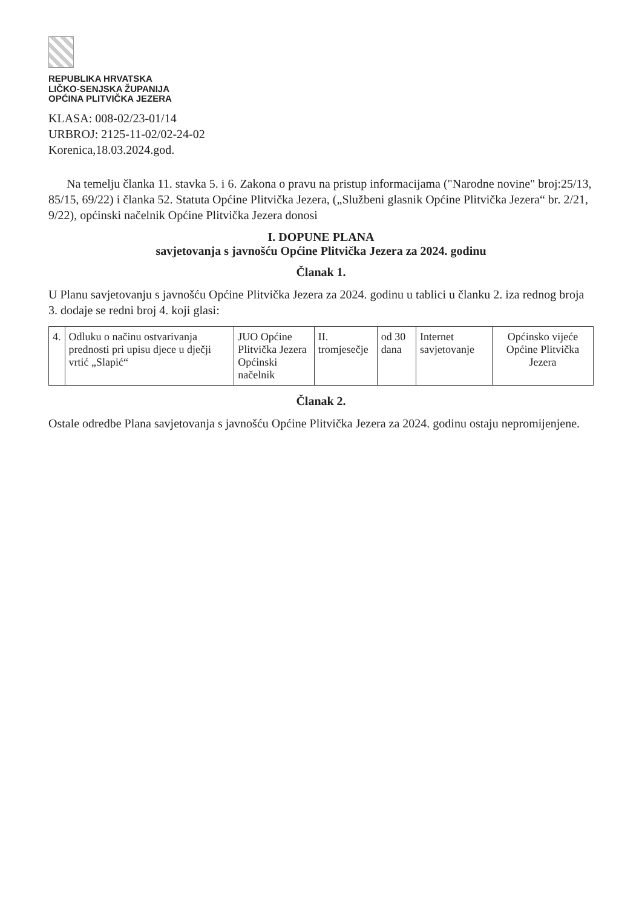REPUBLIKA HRVATSKA
LIČKO-SENJSKA ŽUPANIJA
OPĆINA PLITVIČKA JEZERA
KLASA: 008-02/23-01/14
URBROJ: 2125-11-02/02-24-02
Korenica,18.03.2024.god.
Na temelju članka 11. stavka 5. i 6. Zakona o pravu na pristup informacijama ("Narodne novine" broj:25/13, 85/15, 69/22) i članka 52. Statuta Općine Plitvička Jezera, („Službeni glasnik Općine Plitvička Jezera“ br. 2/21, 9/22), općinski načelnik Općine Plitvička Jezera donosi
I. DOPUNE PLANA
savjetovanja s javnošću Općine Plitvička Jezera za 2024. godinu
Članak 1.
U Planu savjetovanju s javnošću Općine Plitvička Jezera za 2024. godinu u tablici u članku 2. iza rednog broja 3. dodaje se redni broj 4. koji glasi:
| 4. | Odluku o načinu ostvarivanja prednosti pri upisu djece u dječji vrtić „Slapić“ | JUO Općine Plitvička Jezera Općinski načelnik | II. tromjesečje | od 30 dana | Internet savjetovanje | Općinsko vijeće Općine Plitvička Jezera |
Članak 2.
Ostale odredbe Plana savjetovanja s javnošću Općine Plitvička Jezera za 2024. godinu ostaju nepromijenjene.